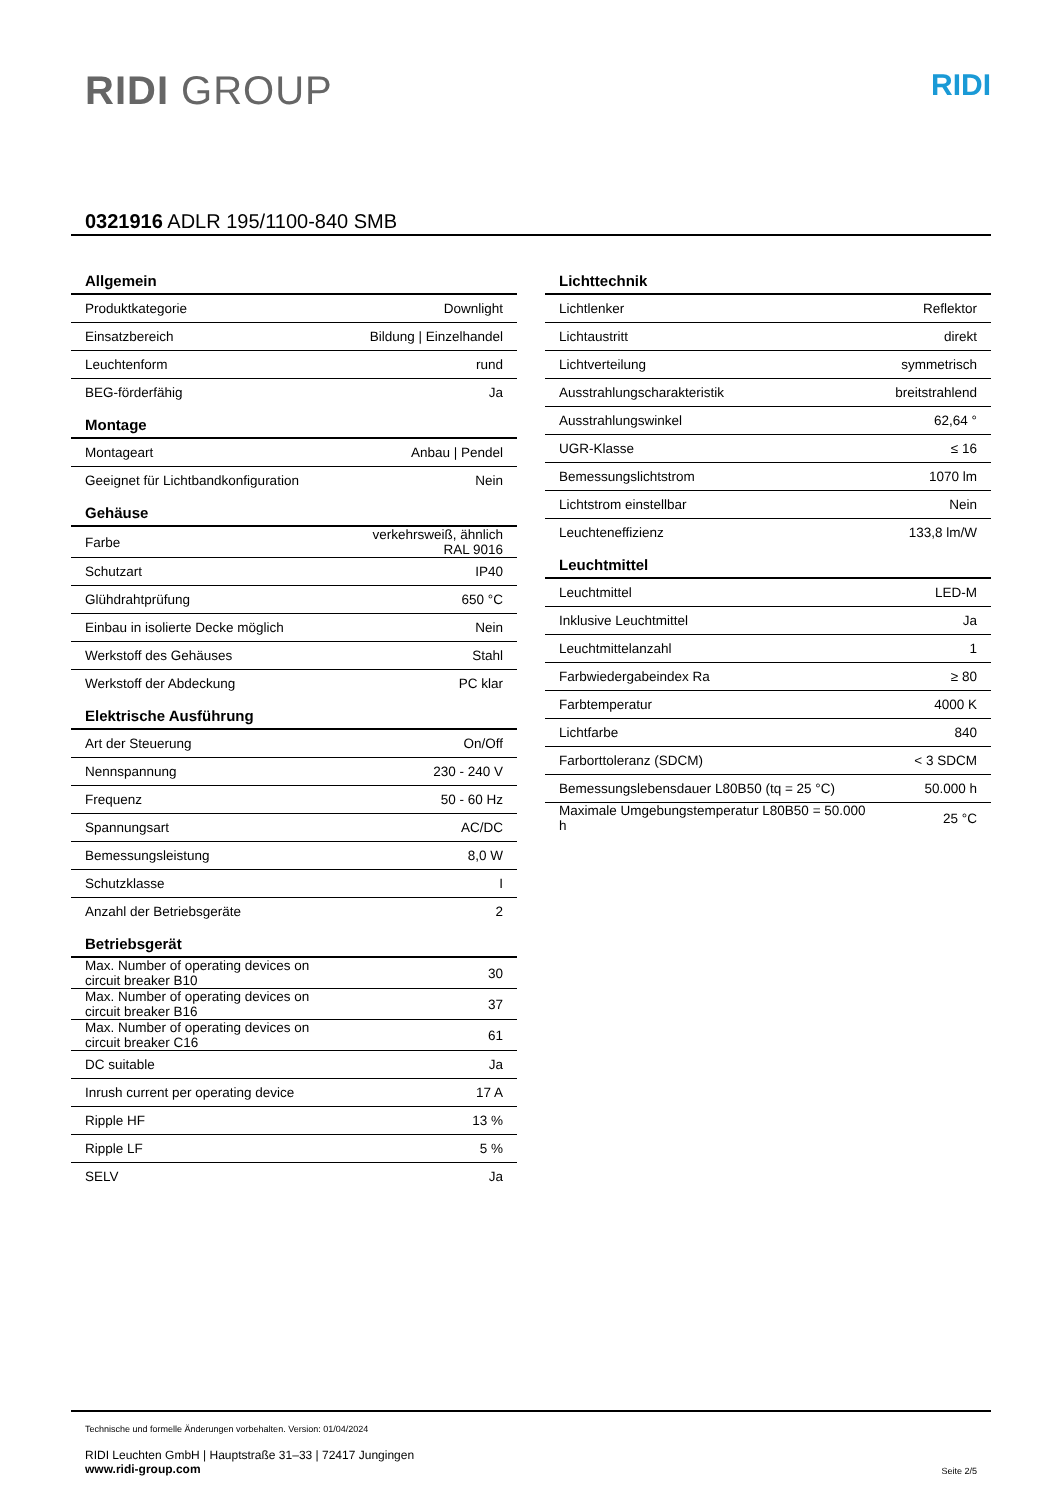RIDI GROUP
RIDI
0321916 ADLR 195/1100-840 SMB
| Allgemein | |
| --- | --- |
| Produktkategorie | Downlight |
| Einsatzbereich | Bildung / Einzelhandel |
| Leuchtenform | rund |
| BEG-förderfähig | Ja |
| Montage | |
| Montageart | Anbau / Pendel |
| Geeignet für Lichtbandkonfiguration | Nein |
| Gehäuse | |
| Farbe | verkehrsweiß, ähnlich RAL 9016 |
| Schutzart | IP40 |
| Glühdrahtprüfung | 650 °C |
| Einbau in isolierte Decke möglich | Nein |
| Werkstoff des Gehäuses | Stahl |
| Werkstoff der Abdeckung | PC klar |
| Elektrische Ausführung | |
| Art der Steuerung | On/Off |
| Nennspannung | 230 - 240 V |
| Frequenz | 50 - 60 Hz |
| Spannungsart | AC/DC |
| Bemessungsleistung | 8,0 W |
| Schutzklasse | I |
| Anzahl der Betriebsgeräte | 2 |
| Betriebsgerät | |
| Max. Number of operating devices on circuit breaker B10 | 30 |
| Max. Number of operating devices on circuit breaker B16 | 37 |
| Max. Number of operating devices on circuit breaker C16 | 61 |
| DC suitable | Ja |
| Inrush current per operating device | 17 A |
| Ripple HF | 13 % |
| Ripple LF | 5 % |
| SELV | Ja |
| Lichttechnik | |
| --- | --- |
| Lichtlenker | Reflektor |
| Lichtaustritt | direkt |
| Lichtverteilung | symmetrisch |
| Ausstrahlungscharakteristik | breitstrahlend |
| Ausstrahlungswinkel | 62,64 ° |
| UGR-Klasse | ≤ 16 |
| Bemessungslichtstrom | 1070 lm |
| Lichtstrom einstellbar | Nein |
| Leuchteneffizienz | 133,8 lm/W |
| Leuchtmittel | |
| Leuchtmittel | LED-M |
| Inklusive Leuchtmittel | Ja |
| Leuchtmittelanzahl | 1 |
| Farbwiedergabeindex Ra | ≥ 80 |
| Farbtemperatur | 4000 K |
| Lichtfarbe | 840 |
| Farborttoleranz (SDCM) | < 3 SDCM |
| Bemessungslebensdauer L80B50 (tq = 25 °C) | 50.000 h |
| Maximale Umgebungstemperatur L80B50 = 50.000 h | 25 °C |
Technische und formelle Änderungen vorbehalten. Version: 01/04/2024
RIDI Leuchten GmbH | Hauptstraße 31–33 | 72417 Jungingen
www.ridi-group.com
Seite 2/5